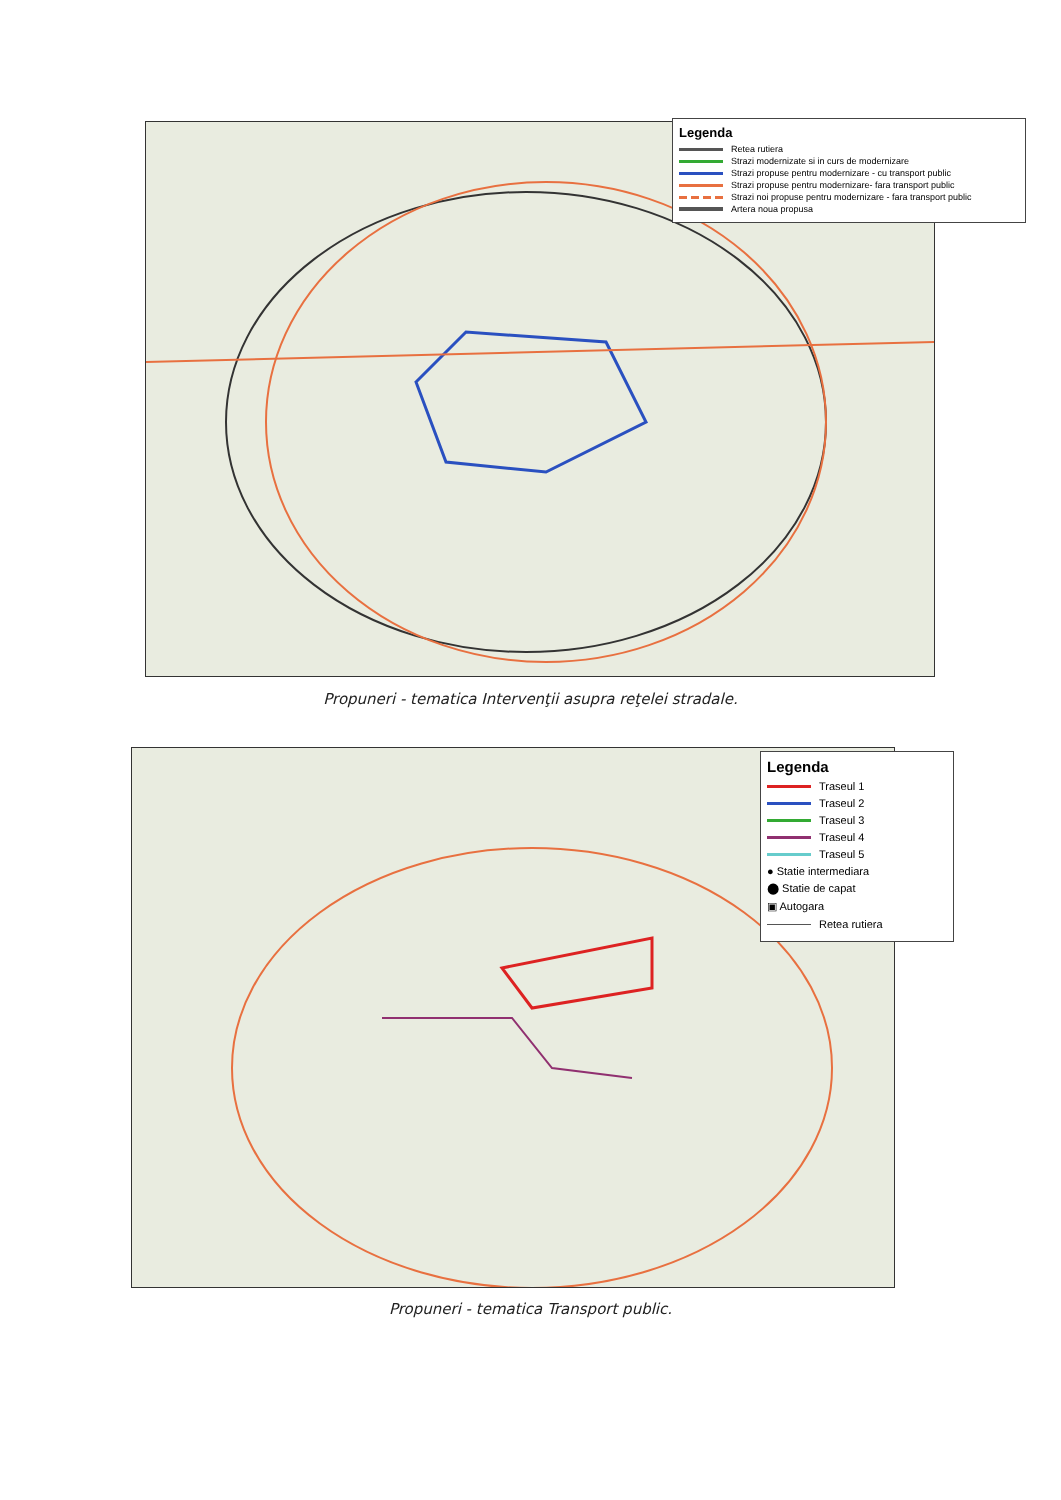Legenda
Retea rutiera
Strazi modernizate si in curs de modernizare
Strazi propuse pentru modernizare - cu transport public
Strazi propuse pentru modernizare- fara transport public
Strazi noi propuse pentru modernizare - fara transport public
Artera noua propusa
Propuneri - tematica Intervenţii asupra reţelei stradale.
Legenda
Traseul 1
Traseul 2
Traseul 3
Traseul 4
Traseul 5
● Statie intermediara
⬤ Statie de capat
▣ Autogara
Retea rutiera
Propuneri - tematica Transport public.